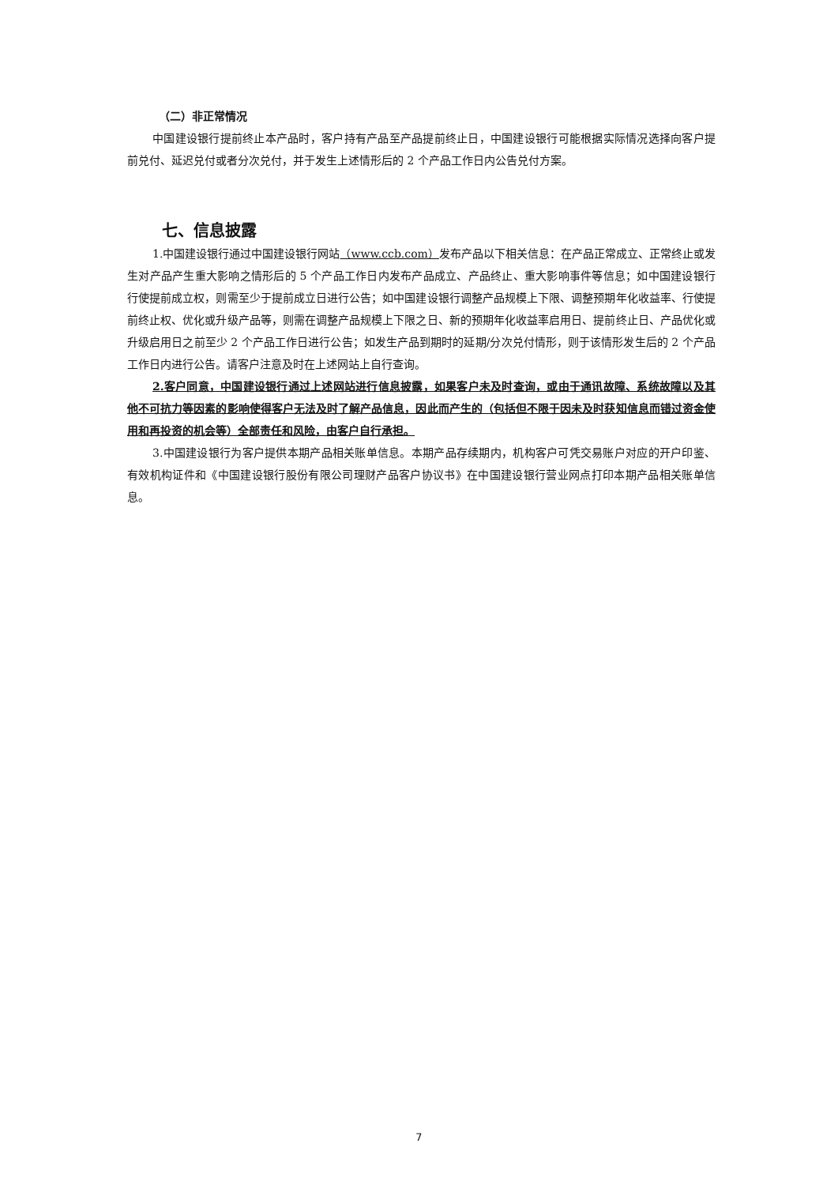（二）非正常情况
中国建设银行提前终止本产品时，客户持有产品至产品提前终止日，中国建设银行可能根据实际情况选择向客户提前兑付、延迟兑付或者分次兑付，并于发生上述情形后的 2 个产品工作日内公告兑付方案。
七、信息披露
1.中国建设银行通过中国建设银行网站（www.ccb.com）发布产品以下相关信息：在产品正常成立、正常终止或发生对产品产生重大影响之情形后的 5 个产品工作日内发布产品成立、产品终止、重大影响事件等信息；如中国建设银行行使提前成立权，则需至少于提前成立日进行公告；如中国建设银行调整产品规模上下限、调整预期年化收益率、行使提前终止权、优化或升级产品等，则需在调整产品规模上下限之日、新的预期年化收益率启用日、提前终止日、产品优化或升级启用日之前至少 2 个产品工作日进行公告；如发生产品到期时的延期/分次兑付情形，则于该情形发生后的 2 个产品工作日内进行公告。请客户注意及时在上述网站上自行查询。
2.客户同意，中国建设银行通过上述网站进行信息披露，如果客户未及时查询，或由于通讯故障、系统故障以及其他不可抗力等因素的影响使得客户无法及时了解产品信息，因此而产生的（包括但不限于因未及时获知信息而错过资金使用和再投资的机会等）全部责任和风险，由客户自行承担。
3.中国建设银行为客户提供本期产品相关账单信息。本期产品存续期内，机构客户可凭交易账户对应的开户印鉴、有效机构证件和《中国建设银行股份有限公司理财产品客户协议书》在中国建设银行营业网点打印本期产品相关账单信息。
7